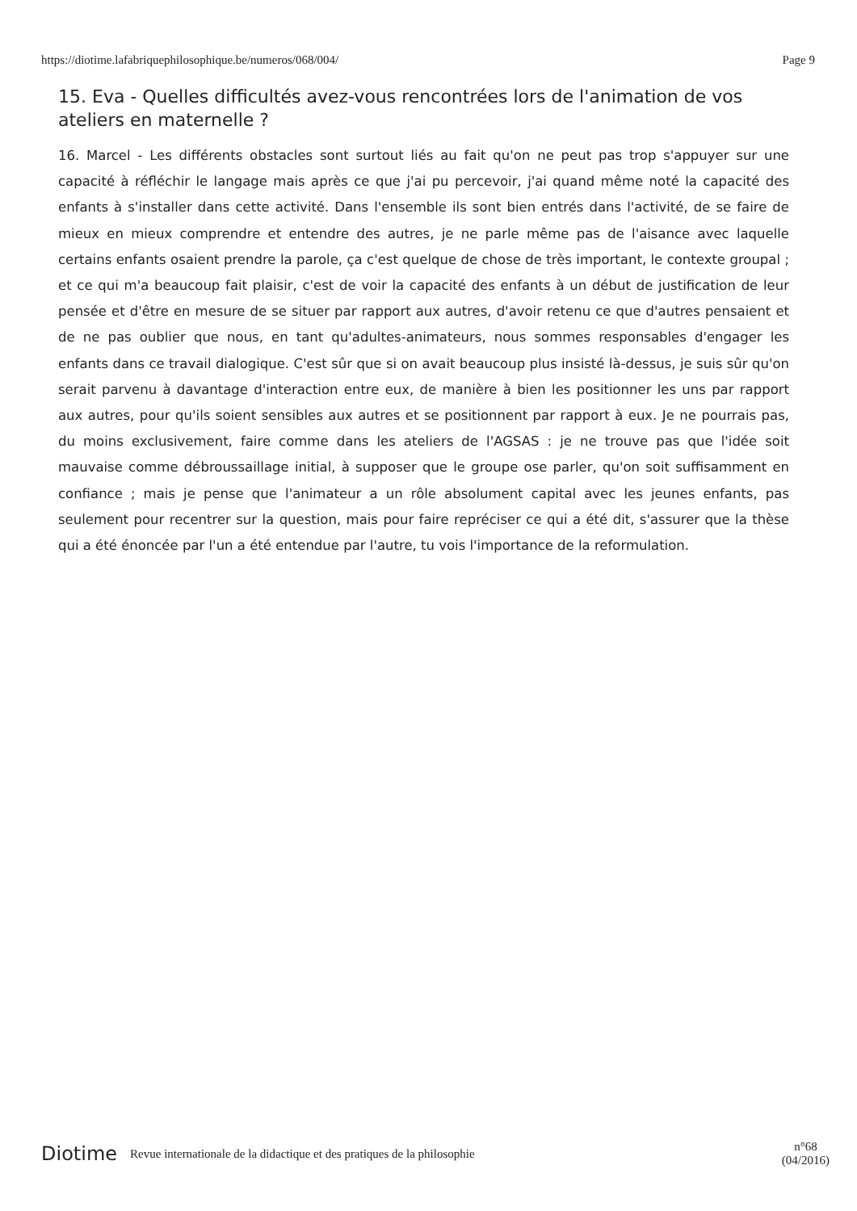https://diotime.lafabriquephilosophique.be/numeros/068/004/ Page 9
15. Eva - Quelles difficultés avez-vous rencontrées lors de l'animation de vos ateliers en maternelle ?
16. Marcel - Les différents obstacles sont surtout liés au fait qu'on ne peut pas trop s'appuyer sur une capacité à réfléchir le langage mais après ce que j'ai pu percevoir, j'ai quand même noté la capacité des enfants à s'installer dans cette activité. Dans l'ensemble ils sont bien entrés dans l'activité, de se faire de mieux en mieux comprendre et entendre des autres, je ne parle même pas de l'aisance avec laquelle certains enfants osaient prendre la parole, ça c'est quelque de chose de très important, le contexte groupal ; et ce qui m'a beaucoup fait plaisir, c'est de voir la capacité des enfants à un début de justification de leur pensée et d'être en mesure de se situer par rapport aux autres, d'avoir retenu ce que d'autres pensaient et de ne pas oublier que nous, en tant qu'adultes-animateurs, nous sommes responsables d'engager les enfants dans ce travail dialogique. C'est sûr que si on avait beaucoup plus insisté là-dessus, je suis sûr qu'on serait parvenu à davantage d'interaction entre eux, de manière à bien les positionner les uns par rapport aux autres, pour qu'ils soient sensibles aux autres et se positionnent par rapport à eux. Je ne pourrais pas, du moins exclusivement, faire comme dans les ateliers de l'AGSAS : je ne trouve pas que l'idée soit mauvaise comme débroussaillage initial, à supposer que le groupe ose parler, qu'on soit suffisamment en confiance ; mais je pense que l'animateur a un rôle absolument capital avec les jeunes enfants, pas seulement pour recentrer sur la question, mais pour faire repréciser ce qui a été dit, s'assurer que la thèse qui a été énoncée par l'un a été entendue par l'autre, tu vois l'importance de la reformulation.
Diotime Revue internationale de la didactique et des pratiques de la philosophie n°68
(04/2016)